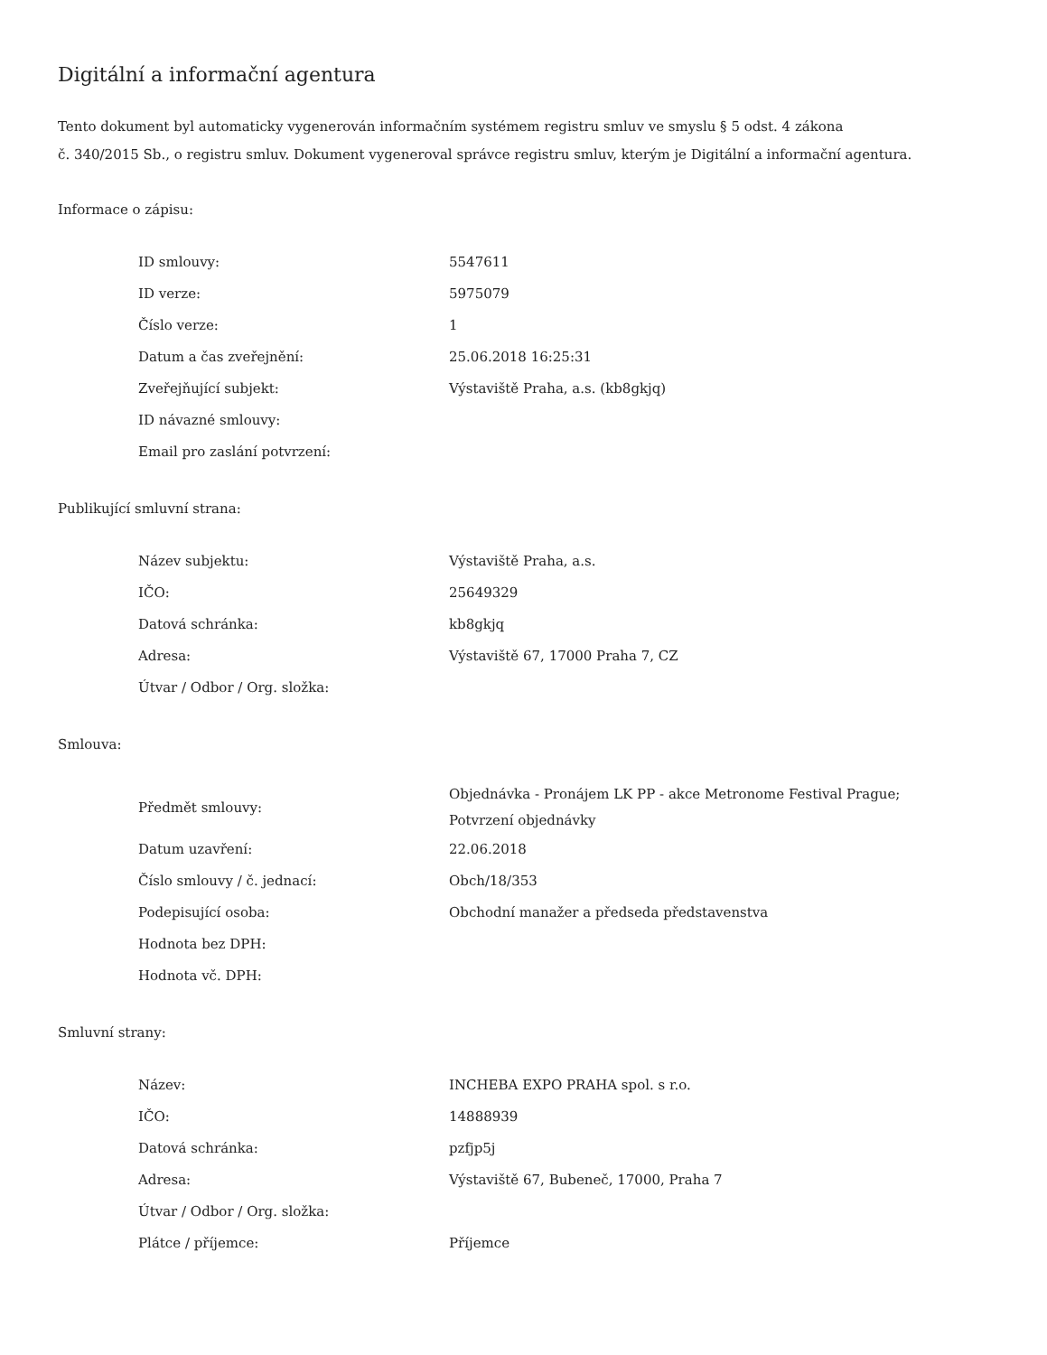Digitální a informační agentura
Tento dokument byl automaticky vygenerován informačním systémem registru smluv ve smyslu § 5 odst. 4 zákona
č. 340/2015 Sb., o registru smluv. Dokument vygeneroval správce registru smluv, kterým je Digitální a informační agentura.
Informace o zápisu:
| ID smlouvy: | 5547611 |
| ID verze: | 5975079 |
| Číslo verze: | 1 |
| Datum a čas zveřejnění: | 25.06.2018 16:25:31 |
| Zveřejňující subjekt: | Výstaviště Praha, a.s. (kb8gkjq) |
| ID návazné smlouvy: | |
| Email pro zaslání potvrzení: | |
Publikující smluvní strana:
| Název subjektu: | Výstaviště Praha, a.s. |
| IČO: | 25649329 |
| Datová schránka: | kb8gkjq |
| Adresa: | Výstaviště 67, 17000 Praha 7, CZ |
| Útvar / Odbor / Org. složka: | |
Smlouva:
| Předmět smlouvy: | Objednávka - Pronájem LK PP - akce Metronome Festival Prague; Potvrzení objednávky |
| Datum uzavření: | 22.06.2018 |
| Číslo smlouvy / č. jednací: | Obch/18/353 |
| Podepisující osoba: | Obchodní manažer a předseda představenstva |
| Hodnota bez DPH: | |
| Hodnota vč. DPH: | |
Smluvní strany:
| Název: | INCHEBA EXPO PRAHA spol. s r.o. |
| IČO: | 14888939 |
| Datová schránka: | pzfjp5j |
| Adresa: | Výstaviště 67, Bubeneč, 17000, Praha 7 |
| Útvar / Odbor / Org. složka: | |
| Plátce / příjemce: | Příjemce |